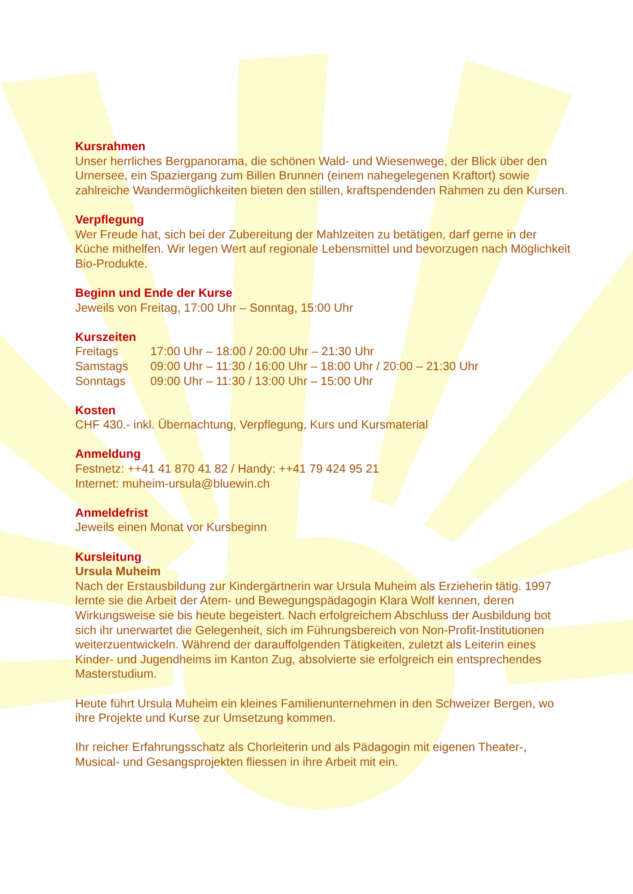Kursrahmen
Unser herrliches Bergpanorama, die schönen Wald- und Wiesenwege, der Blick über den Urnersee, ein Spaziergang zum Billen Brunnen (einem nahegelegenen Kraftort) sowie zahlreiche Wandermöglichkeiten bieten den stillen, kraftspendenden Rahmen zu den Kursen.
Verpflegung
Wer Freude hat, sich bei der Zubereitung der Mahlzeiten zu betätigen, darf gerne in der Küche mithelfen. Wir legen Wert auf regionale Lebensmittel und bevorzugen nach Möglichkeit Bio-Produkte.
Beginn und Ende der Kurse
Jeweils von Freitag, 17:00 Uhr – Sonntag, 15:00 Uhr
Kurszeiten
| Freitags | 17:00 Uhr – 18:00 / 20:00 Uhr – 21:30 Uhr |
| Samstags | 09:00 Uhr – 11:30 / 16:00 Uhr – 18:00 Uhr / 20:00 – 21:30 Uhr |
| Sonntags | 09:00 Uhr – 11:30 / 13:00 Uhr – 15:00 Uhr |
Kosten
CHF 430.- inkl. Übernachtung, Verpflegung, Kurs und Kursmaterial
Anmeldung
Festnetz: ++41 41 870 41 82 / Handy: ++41 79 424 95 21
Internet: muheim-ursula@bluewin.ch
Anmeldefrist
Jeweils einen Monat vor Kursbeginn
Kursleitung
Ursula Muheim
Nach der Erstausbildung zur Kindergärtnerin war Ursula Muheim als Erzieherin tätig. 1997 lernte sie die Arbeit der Atem- und Bewegungspädagogin Klara Wolf kennen, deren Wirkungsweise sie bis heute begeistert. Nach erfolgreichem Abschluss der Ausbildung bot sich ihr unerwartet die Gelegenheit, sich im Führungsbereich von Non-Profit-Institutionen weiterzuentwickeln. Während der darauffolgenden Tätigkeiten, zuletzt als Leiterin eines Kinder- und Jugendheims im Kanton Zug, absolvierte sie erfolgreich ein entsprechendes Masterstudium.
Heute führt Ursula Muheim ein kleines Familienunternehmen in den Schweizer Bergen, wo ihre Projekte und Kurse zur Umsetzung kommen.
Ihr reicher Erfahrungsschatz als Chorleiterin und als Pädagogin mit eigenen Theater-, Musical- und Gesangsprojekten fliessen in ihre Arbeit mit ein.